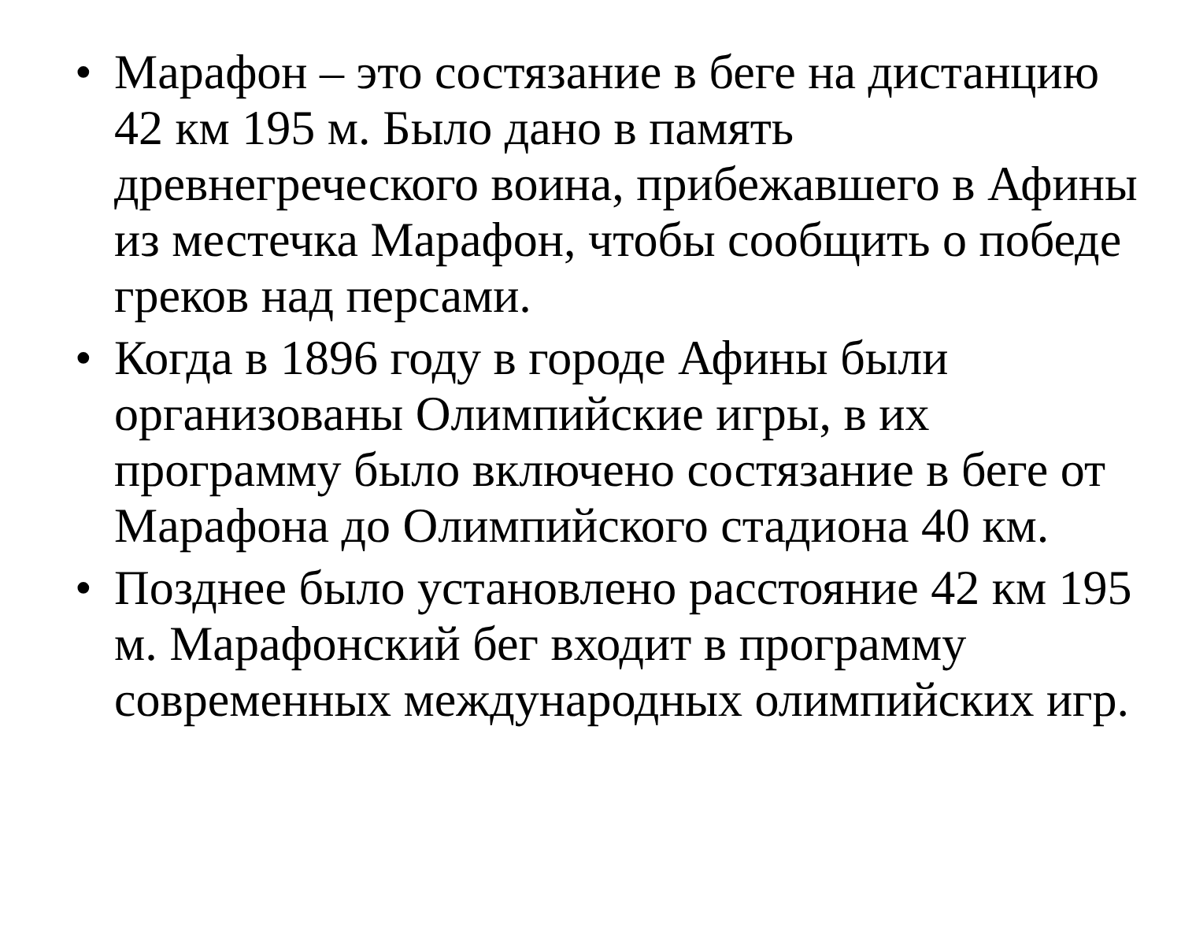• Марафон – это состязание в беге на дистанцию 42 км 195 м. Было дано в память древнегреческого воина, прибежавшего в Афины из местечка Марафон, чтобы сообщить о победе греков над персами.
• Когда в 1896 году в городе Афины были организованы Олимпийские игры, в их программу было включено состязание в беге от Марафона до Олимпийского стадиона 40 км.
• Позднее было установлено расстояние 42 км 195 м. Марафонский бег входит в программу современных международных олимпийских игр.